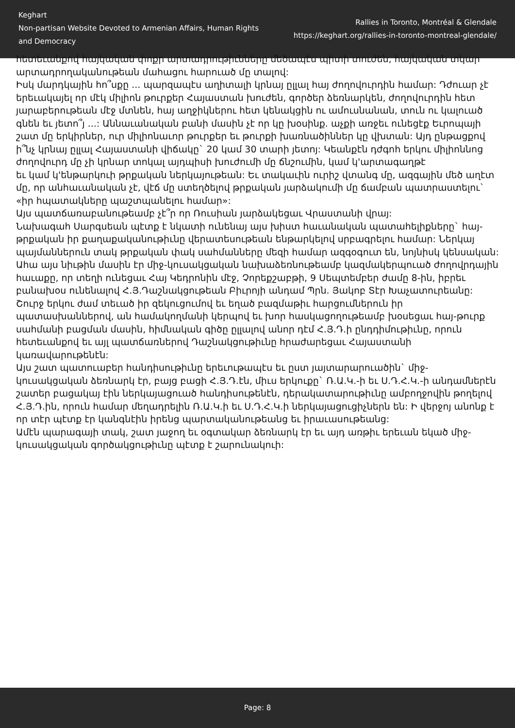Keghart
Non-partisan Website Devoted to Armenian Affairs, Human Rights and Democracy
Rallies in Toronto, Montréal & Glendale
https://keghart.org/rallies-in-toronto-montreal-glendale/
հետեւանքով հայկական փոքր արտադրութիւնները մեծապէս պիտի տուժեն, հայկական տկար արտադրողականութեան մահացու հարուած մը տալով:
Իսկ մարդկային հո՞սքը ... պարզապէս աղիտալի կրնայ ըլլալ հայ ժողովուրդին համար: Դժուար չէ երեւակայել որ մէկ միլիոն թուրքեր Հայաստան խուժեն, գործեր ձեռնարկեն, ժողովուրդին հետ յարաբերութեան մէջ մտնեն, հայ աղջիկներու հետ կենակցին ու ամուսնանան, տուն ու կալուած գնեն եւ յետո՞յ ...: Աննաւանական բանի մասին չէ որ կը խօսինք. աչքի առջեւ ունեցէք Եւրոպայի շատ մը երկիրներ, ուր միլիոնաւոր թուրքեր եւ թուրքի խառնածիններ կը վխտան: Այդ ընթացքով ի՞նչ կրնայ ըլլալ Հայաստանի վիճակը` 20 կամ 30 տարի յետոյ: Կեանքէն դժգոհ երկու միլիոննոց ժողովուրդ մը չի կրնար տոկալ այդպիսի խուժումի մը ճնշումին, կամ կ'արտագաղթէ
եւ կամ կ'ենթարկուի թրքական ներկայութեան: Եւ տակաւին ուրիշ վտանգ մը, ազգային մեծ աղէտ մը, որ անհաւանական չէ, վէճ մը ստեղծելով թրքական յարձակումի մը ճամբան պատրաստելու` «իր հպատակները պաշտպանելու համար»:
Այս պատճառաբանութեամբ չէ՞ր որ Ռուսիան յարձակեցաւ Վրաստանի վրայ:
Նախագահ Սարգսեան պէտք է նկատի ունենայ այս խիստ հաւանական պատահելիքները` հայ-թրքական իր քաղաքականութիւնը վերատեսութեան ենթարկելով սրբագրելու համար: Ներկայ պայմաններուն տակ թրքական փակ սահմանները մեզի համար ազգօգուտ են, նոյնիսկ կենսական:
Ահա այս նիւթին մասին էր միջ-կուսակցական նախաձեռնութեամբ կազմակերպուած ժողովրդային հաւաքը, որ տեղի ունեցաւ Հայ Կեդրոնին մէջ, Չորեքշաբթի, 9 Սեպտեմբեր ժամը 8-ին, իբրեւ բանախօս ունենալով Հ.Յ.Դաշնակցութեան Բիւրոյի անդամ Պրն. Յակոբ Տէր Խաչատուրեանը: Շուրջ երկու ժամ տեւած իր զեկուցումով եւ եղած բազմաթիւ հարցումներուն իր պատասխաններով, ան համակողմանի կերպով եւ խոր հասկացողութեամբ խօսեցաւ հայ-թուրք սահմանի բացման մասին, հիմնական գիծը ըլլալով անոր դէմ Հ.Յ.Դ.ի ընդդիմութիւնը, որուն հետեւանքով եւ այլ պատճառներով Դաշնակցութիւնը հրաժարեցաւ Հայաստանի կառավարութենէն:
Այս շատ պատուաբեր հանդիսութիւնը երեւութապէս եւ ըստ յայտարարուածին` միջ-կուսակցական ձեռնարկ էր, բայց բացի Հ.Յ.Դ.էն, միւս երկուքը` Ռ.Ա.Կ.-ի եւ Ս.Դ.Հ.Կ.-ի անդամներէն շատեր բացակայ էին ներկայացուած հանդիսութենէն, դերակատարութիւնը ամբողջովին թողելով Հ.Յ.Դ.ին, որուն համար մեղադրելին Ռ.Ա.Կ.ի եւ Ս.Դ.Հ.Կ.ի ներկայացուցիչներն են: Ի վերջոյ անոնք է որ տէր պէտք էր կանգնէին իրենց պարտականութեանց եւ իրաւասութեանց:
Ամէն պարագայի տակ, շատ յաջող եւ օգտակար ձեռնարկ էր եւ այդ առթիւ երեւան եկած միջ-կուսակցական գործակցութիւնը պէտք է շարունակուի:
Page: 8